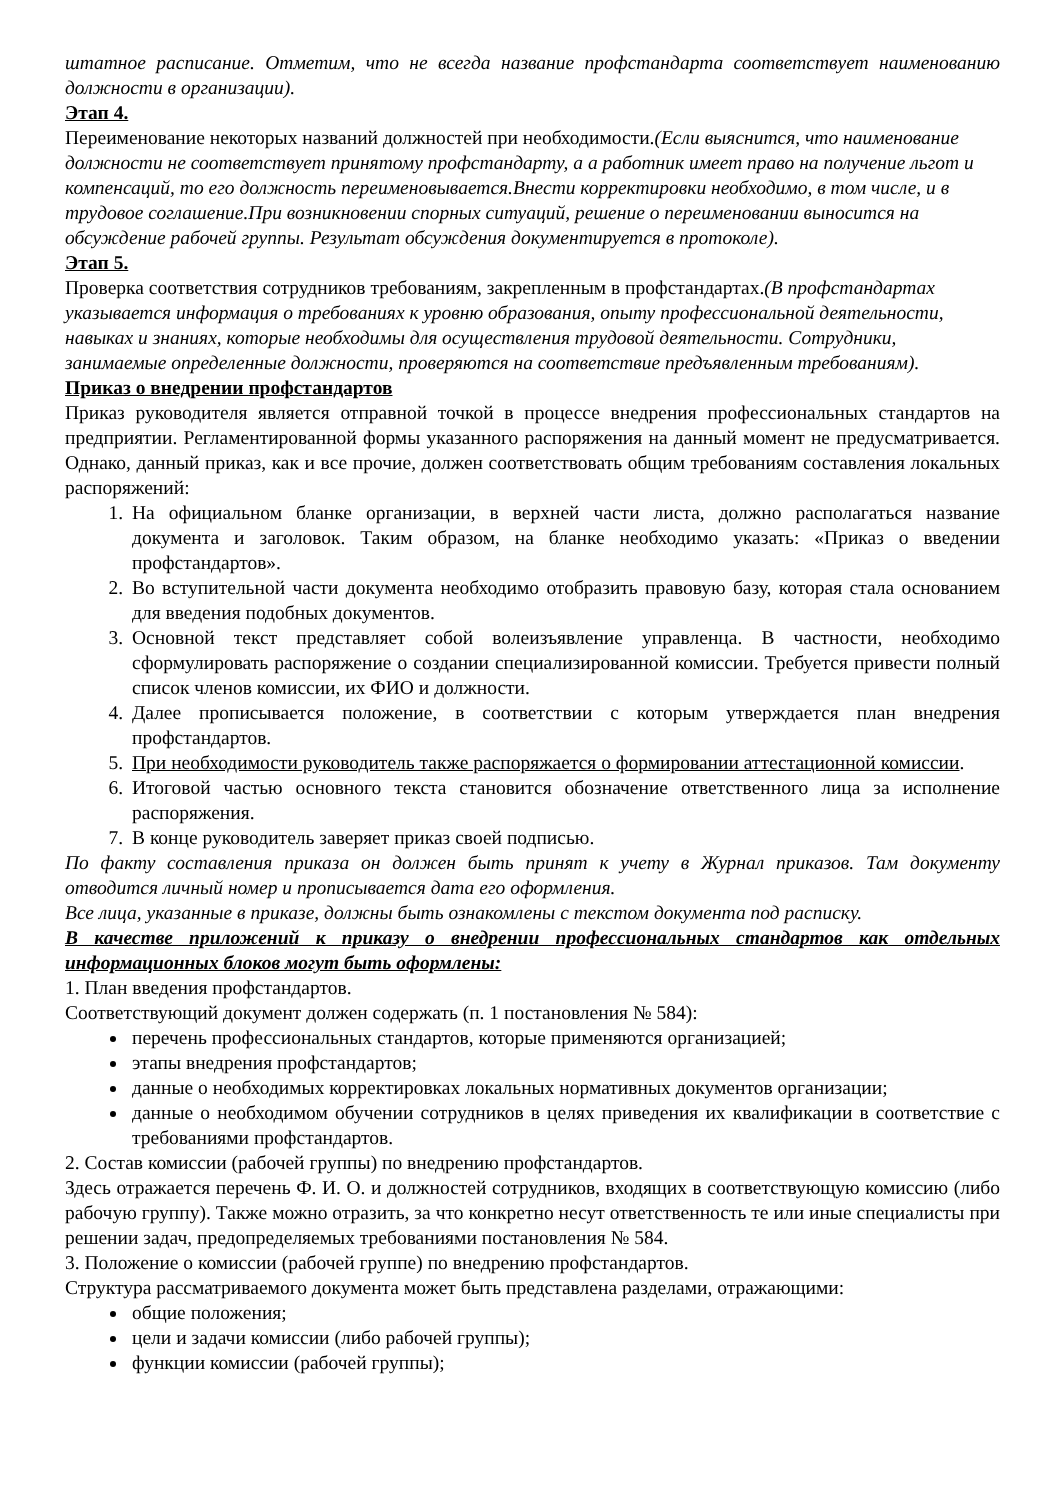штатное расписание. Отметим, что не всегда название профстандарта соответствует наименованию должности в организации).
Этап 4.
Переименование некоторых названий должностей при необходимости.(Если выяснится, что наименование должности не соответствует принятому профстандарту, а а работник имеет право на получение льгот и компенсаций, то его должность переименовывается.Внести корректировки необходимо, в том числе, и в трудовое соглашение.При возникновении спорных ситуаций, решение о переименовании выносится на обсуждение рабочей группы. Результат обсуждения документируется в протоколе).
Этап 5.
Проверка соответствия сотрудников требованиям, закрепленным в профстандартах.(В профстандартах указывается информация о требованиях к уровню образования, опыту профессиональной деятельности, навыках и знаниях, которые необходимы для осуществления трудовой деятельности. Сотрудники, занимаемые определенные должности, проверяются на соответствие предъявленным требованиям).
Приказ о внедрении профстандартов
Приказ руководителя является отправной точкой в процессе внедрения профессиональных стандартов на предприятии. Регламентированной формы указанного распоряжения на данный момент не предусматривается. Однако, данный приказ, как и все прочие, должен соответствовать общим требованиям составления локальных распоряжений:
1. На официальном бланке организации, в верхней части листа, должно располагаться название документа и заголовок. Таким образом, на бланке необходимо указать: «Приказ о введении профстандартов».
2. Во вступительной части документа необходимо отобразить правовую базу, которая стала основанием для введения подобных документов.
3. Основной текст представляет собой волеизъявление управленца. В частности, необходимо сформулировать распоряжение о создании специализированной комиссии. Требуется привести полный список членов комиссии, их ФИО и должности.
4. Далее прописывается положение, в соответствии с которым утверждается план внедрения профстандартов.
5. При необходимости руководитель также распоряжается о формировании аттестационной комиссии.
6. Итоговой частью основного текста становится обозначение ответственного лица за исполнение распоряжения.
7. В конце руководитель заверяет приказ своей подписью.
По факту составления приказа он должен быть принят к учету в Журнал приказов. Там документу отводится личный номер и прописывается дата его оформления.
Все лица, указанные в приказе, должны быть ознакомлены с текстом документа под расписку.
В качестве приложений к приказу о внедрении профессиональных стандартов как отдельных информационных блоков могут быть оформлены:
1. План введения профстандартов.
Соответствующий документ должен содержать (п. 1 постановления № 584):
перечень профессиональных стандартов, которые применяются организацией;
этапы внедрения профстандартов;
данные о необходимых корректировках локальных нормативных документов организации;
данные о необходимом обучении сотрудников в целях приведения их квалификации в соответствие с требованиями профстандартов.
2. Состав комиссии (рабочей группы) по внедрению профстандартов.
Здесь отражается перечень Ф. И. О. и должностей сотрудников, входящих в соответствующую комиссию (либо рабочую группу). Также можно отразить, за что конкретно несут ответственность те или иные специалисты при решении задач, предопределяемых требованиями постановления № 584.
3. Положение о комиссии (рабочей группе) по внедрению профстандартов.
Структура рассматриваемого документа может быть представлена разделами, отражающими:
общие положения;
цели и задачи комиссии (либо рабочей группы);
функции комиссии (рабочей группы);